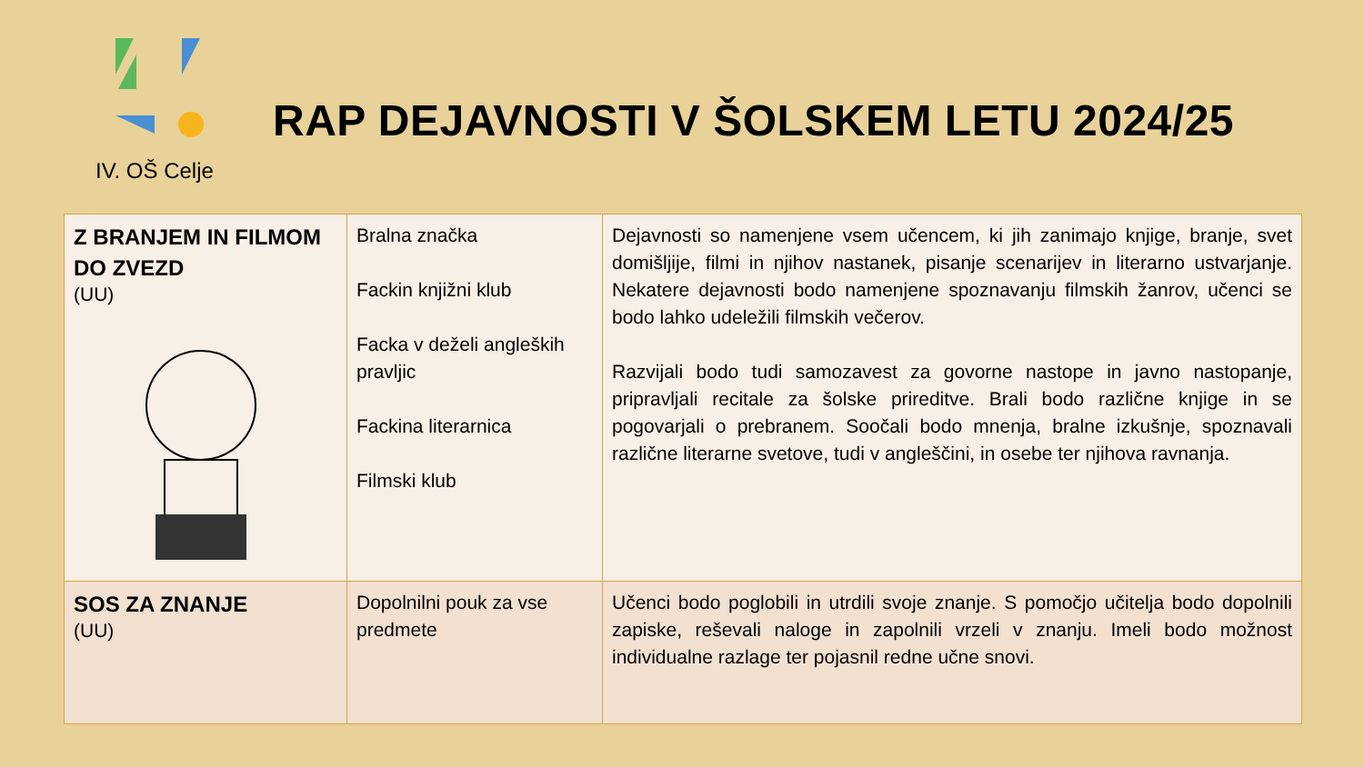IV. OŠ Celje
RAP DEJAVNOSTI V ŠOLSKEM LETU 2024/25
| Z BRANJEM IN FILMOM DO ZVEZD (UU) | Bralna značka Fackin knjižni klub Facka v deželi angleških pravljic Fackina literarnica Filmski klub | Dejavnosti so namenjene vsem učencem, ki jih zanimajo knjige, branje, svet domišljije, filmi in njihov nastanek, pisanje scenarijev in literarno ustvarjanje. Nekatere dejavnosti bodo namenjene spoznavanju filmskih žanrov, učenci se bodo lahko udeležili filmskih večerov. Razvijali bodo tudi samozavest za govorne nastope in javno nastopanje, pripravljali recitale za šolske prireditve. Brali bodo različne knjige in se pogovarjali o prebranem. Soočali bodo mnenja, bralne izkušnje, spoznavali različne literarne svetove, tudi v angleščini, in osebe ter njihova ravnanja. |
| SOS ZA ZNANJE (UU) | Dopolnilni pouk za vse predmete | Učenci bodo poglobili in utrdili svoje znanje. S pomočjo učitelja bodo dopolnili zapiske, reševali naloge in zapolnili vrzeli v znanju. Imeli bodo možnost individualne razlage ter pojasnil redne učne snovi. |